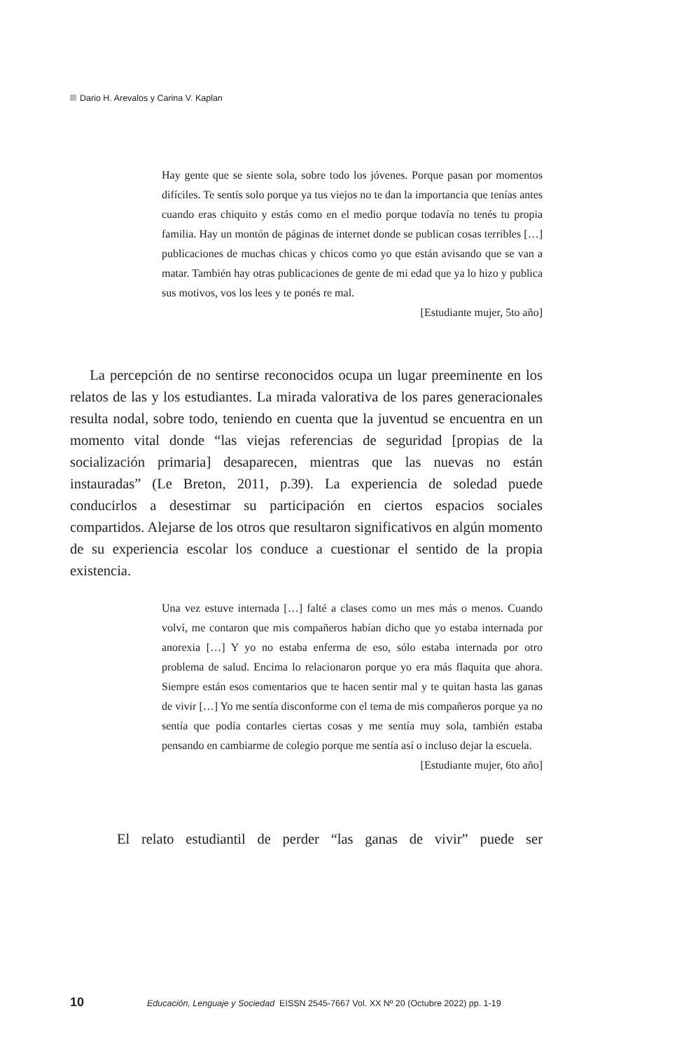Dario H. Arevalos y Carina V. Kaplan
Hay gente que se siente sola, sobre todo los jóvenes. Porque pasan por momentos difíciles. Te sentís solo porque ya tus viejos no te dan la importancia que tenías antes cuando eras chiquito y estás como en el medio porque todavía no tenés tu propia familia. Hay un montón de páginas de internet donde se publican cosas terribles […] publicaciones de muchas chicas y chicos como yo que están avisando que se van a matar. También hay otras publicaciones de gente de mi edad que ya lo hizo y publica sus motivos, vos los lees y te ponés re mal.
[Estudiante mujer, 5to año]
La percepción de no sentirse reconocidos ocupa un lugar preeminente en los relatos de las y los estudiantes. La mirada valorativa de los pares generacionales resulta nodal, sobre todo, teniendo en cuenta que la juventud se encuentra en un momento vital donde “las viejas referencias de seguridad [propias de la socialización primaria] desaparecen, mientras que las nuevas no están instauradas” (Le Breton, 2011, p.39). La experiencia de soledad puede conducirlos a desestimar su participación en ciertos espacios sociales compartidos. Alejarse de los otros que resultaron significativos en algún momento de su experiencia escolar los conduce a cuestionar el sentido de la propia existencia.
Una vez estuve internada […] falté a clases como un mes más o menos. Cuando volví, me contaron que mis compañeros habían dicho que yo estaba internada por anorexia […] Y yo no estaba enferma de eso, sólo estaba internada por otro problema de salud. Encima lo relacionaron porque yo era más flaquita que ahora. Siempre están esos comentarios que te hacen sentir mal y te quitan hasta las ganas de vivir […] Yo me sentía disconforme con el tema de mis compañeros porque ya no sentía que podía contarles ciertas cosas y me sentía muy sola, también estaba pensando en cambiarme de colegio porque me sentía así o incluso dejar la escuela.
[Estudiante mujer, 6to año]
El relato estudiantil de perder “las ganas de vivir” puede ser
10 Educación, Lenguaje y Sociedad EISSN 2545-7667 Vol. XX Nº 20 (Octubre 2022) pp. 1-19